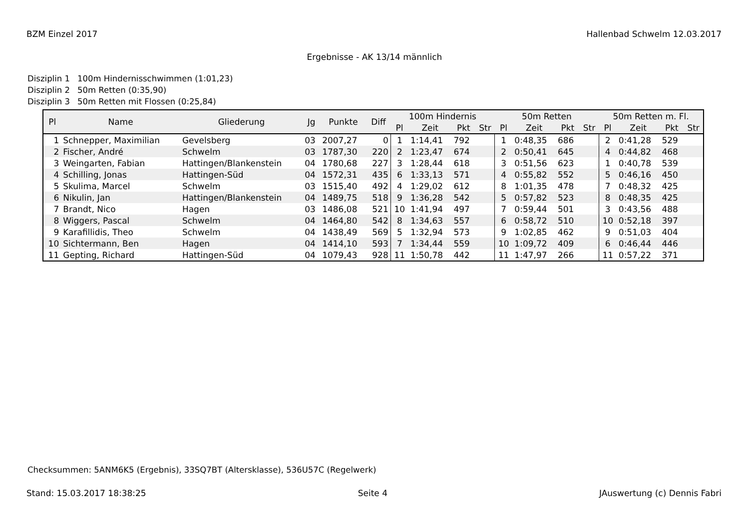BZM Einzel 2017 Hallenbad Schwelm 12.03.2017
Ergebnisse - AK 13/14 männlich
Disziplin 1 100m Hindernisschwimmen (1:01,23)
Disziplin 2 50m Retten (0:35,90)
Disziplin 3 50m Retten mit Flossen (0:25,84)
| Pl | Name | Gliederung | Jg | Punkte | Diff | 100m Hindernis | | | | 50m Retten | | | | 50m Retten m. Fl. | | | |
| --- | --- | --- | --- | --- | --- | --- | --- | --- | --- | --- | --- | --- | --- | --- | --- | --- | --- |
| | | | | | | Pl | Zeit | Pkt | Str | Pl | Zeit | Pkt | Str | Pl | Zeit | Pkt | Str |
| 1 | Schnepper, Maximilian | Gevelsberg | 03 | 2007,27 | 0 | 1 | 1:14,41 | 792 | | 1 | 0:48,35 | 686 | | 2 | 0:41,28 | 529 | |
| 2 | Fischer, André | Schwelm | 03 | 1787,30 | 220 | 2 | 1:23,47 | 674 | | 2 | 0:50,41 | 645 | | 4 | 0:44,82 | 468 | |
| 3 | Weingarten, Fabian | Hattingen/Blankenstein | 04 | 1780,68 | 227 | 3 | 1:28,44 | 618 | | 3 | 0:51,56 | 623 | | 1 | 0:40,78 | 539 | |
| 4 | Schilling, Jonas | Hattingen-Süd | 04 | 1572,31 | 435 | 6 | 1:33,13 | 571 | | 4 | 0:55,82 | 552 | | 5 | 0:46,16 | 450 | |
| 5 | Skulima, Marcel | Schwelm | 03 | 1515,40 | 492 | 4 | 1:29,02 | 612 | | 8 | 1:01,35 | 478 | | 7 | 0:48,32 | 425 | |
| 6 | Nikulin, Jan | Hattingen/Blankenstein | 04 | 1489,75 | 518 | 9 | 1:36,28 | 542 | | 5 | 0:57,82 | 523 | | 8 | 0:48,35 | 425 | |
| 7 | Brandt, Nico | Hagen | 03 | 1486,08 | 521 | 10 | 1:41,94 | 497 | | 7 | 0:59,44 | 501 | | 3 | 0:43,56 | 488 | |
| 8 | Wiggers, Pascal | Schwelm | 04 | 1464,80 | 542 | 8 | 1:34,63 | 557 | | 6 | 0:58,72 | 510 | | 10 | 0:52,18 | 397 | |
| 9 | Karafillidis, Theo | Schwelm | 04 | 1438,49 | 569 | 5 | 1:32,94 | 573 | | 9 | 1:02,85 | 462 | | 9 | 0:51,03 | 404 | |
| 10 | Sichtermann, Ben | Hagen | 04 | 1414,10 | 593 | 7 | 1:34,44 | 559 | | 10 | 1:09,72 | 409 | | 6 | 0:46,44 | 446 | |
| 11 | Gepting, Richard | Hattingen-Süd | 04 | 1079,43 | 928 | 11 | 1:50,78 | 442 | | 11 | 1:47,97 | 266 | | 11 | 0:57,22 | 371 | |
Checksummen: 5ANM6K5 (Ergebnis), 33SQ7BT (Altersklasse), 536U57C (Regelwerk)
Stand: 15.03.2017 18:38:25 Seite 4 JAuswertung (c) Dennis Fabri